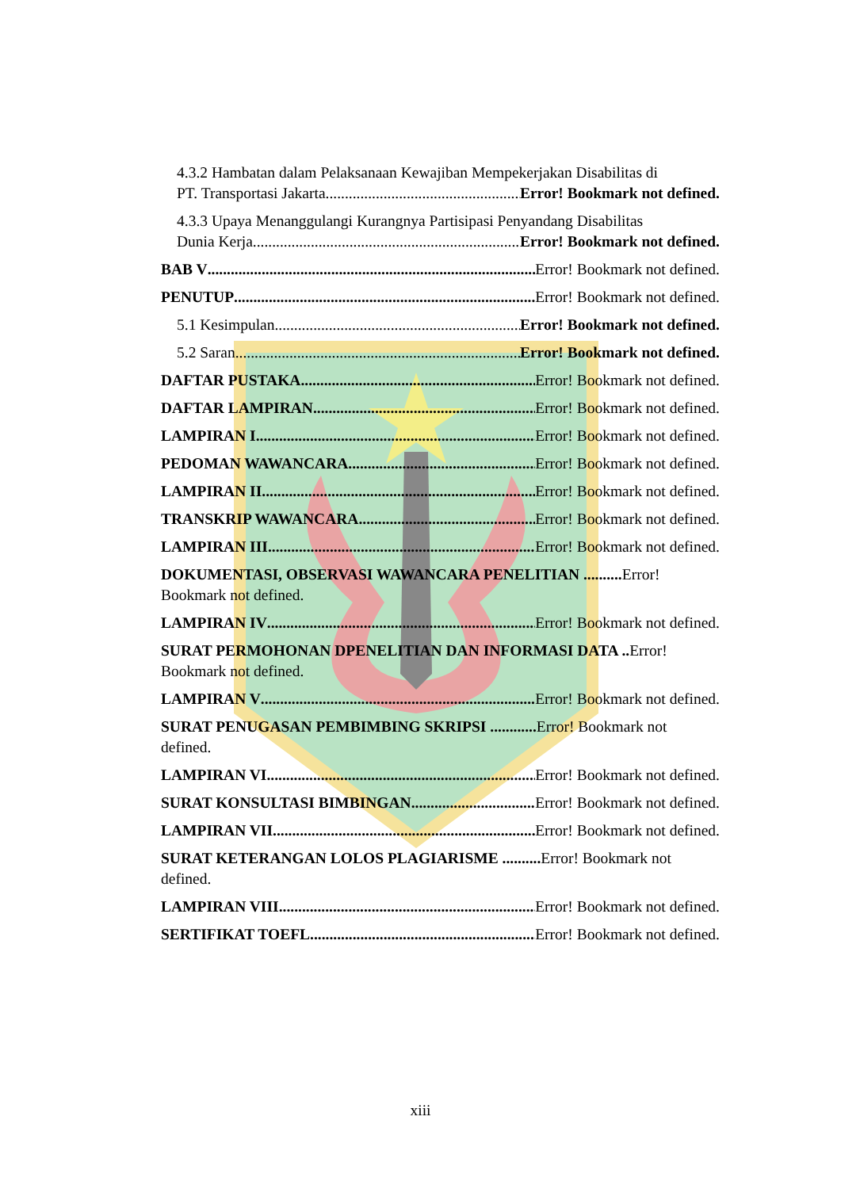4.3.2 Hambatan dalam Pelaksanaan Kewajiban Mempekerjakan Disabilitas di
PT. Transportasi Jakarta Error! Bookmark not defined.
4.3.3 Upaya Menanggulangi Kurangnya Partisipasi Penyandang Disabilitas
Dunia Kerja Error! Bookmark not defined.
BAB V Error! Bookmark not defined.
PENUTUP Error! Bookmark not defined.
5.1 Kesimpulan Error! Bookmark not defined.
5.2 Saran Error! Bookmark not defined.
DAFTAR PUSTAKA Error! Bookmark not defined.
DAFTAR LAMPIRAN Error! Bookmark not defined.
LAMPIRAN I Error! Bookmark not defined.
PEDOMAN WAWANCARA Error! Bookmark not defined.
LAMPIRAN II Error! Bookmark not defined.
TRANSKRIP WAWANCARA Error! Bookmark not defined.
LAMPIRAN III Error! Bookmark not defined.
DOKUMENTASI, OBSERVASI WAWANCARA PENELITIAN .......... Error! Bookmark not defined.
LAMPIRAN IV Error! Bookmark not defined.
SURAT PERMOHONAN DPENELITIAN DAN INFORMASI DATA .. Error! Bookmark not defined.
LAMPIRAN V Error! Bookmark not defined.
SURAT PENUGASAN PEMBIMBING SKRIPSI ............ Error! Bookmark not defined.
LAMPIRAN VI Error! Bookmark not defined.
SURAT KONSULTASI BIMBINGAN Error! Bookmark not defined.
LAMPIRAN VII Error! Bookmark not defined.
SURAT KETERANGAN LOLOS PLAGIARISME .......... Error! Bookmark not defined.
LAMPIRAN VIII Error! Bookmark not defined.
SERTIFIKAT TOEFL Error! Bookmark not defined.
xiii